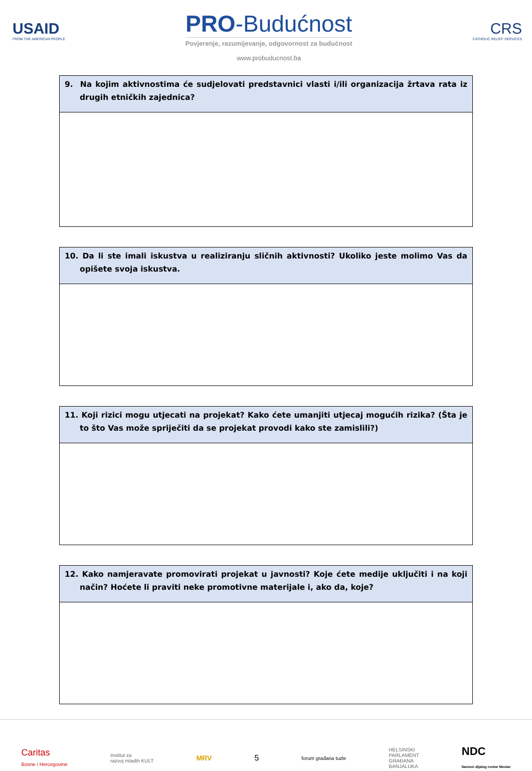USAID
FROM THE AMERICAN PEOPLE
PRO-Budućnost
Povjerenje, razumijevanje, odgovornost za budućnost
www.probuducnost.ba
CRS
CATHOLIC RELIEF SERVICES
| 9. Na kojim aktivnostima će sudjelovati predstavnici vlasti i/ili organizacija žrtava rata iz drugih etničkih zajednica? |
| 10. Da li ste imali iskustva u realiziranju sličnih aktivnosti? Ukoliko jeste molimo Vas da opišete svoja iskustva. |
| 11. Koji rizici mogu utjecati na projekat? Kako ćete umanjiti utjecaj mogućih rizika? (Šta je to što Vas može spriječiti da se projekat provodi kako ste zamislili?) |
| 12. Kako namjeravate promovirati projekat u javnosti? Koje ćete medije uključiti i na koji način? Hoćete li praviti neke promotivne materijale i, ako da, koje? |
Caritas
Bosne i Hercegovine
Institut za
razvoj mladih KULT
MRV 5
forum građana tuzle
HELSINSKI
PARLAMENT
GRAĐANA
BANJALUKA
NDC
Nansen dijalog centar Mostar